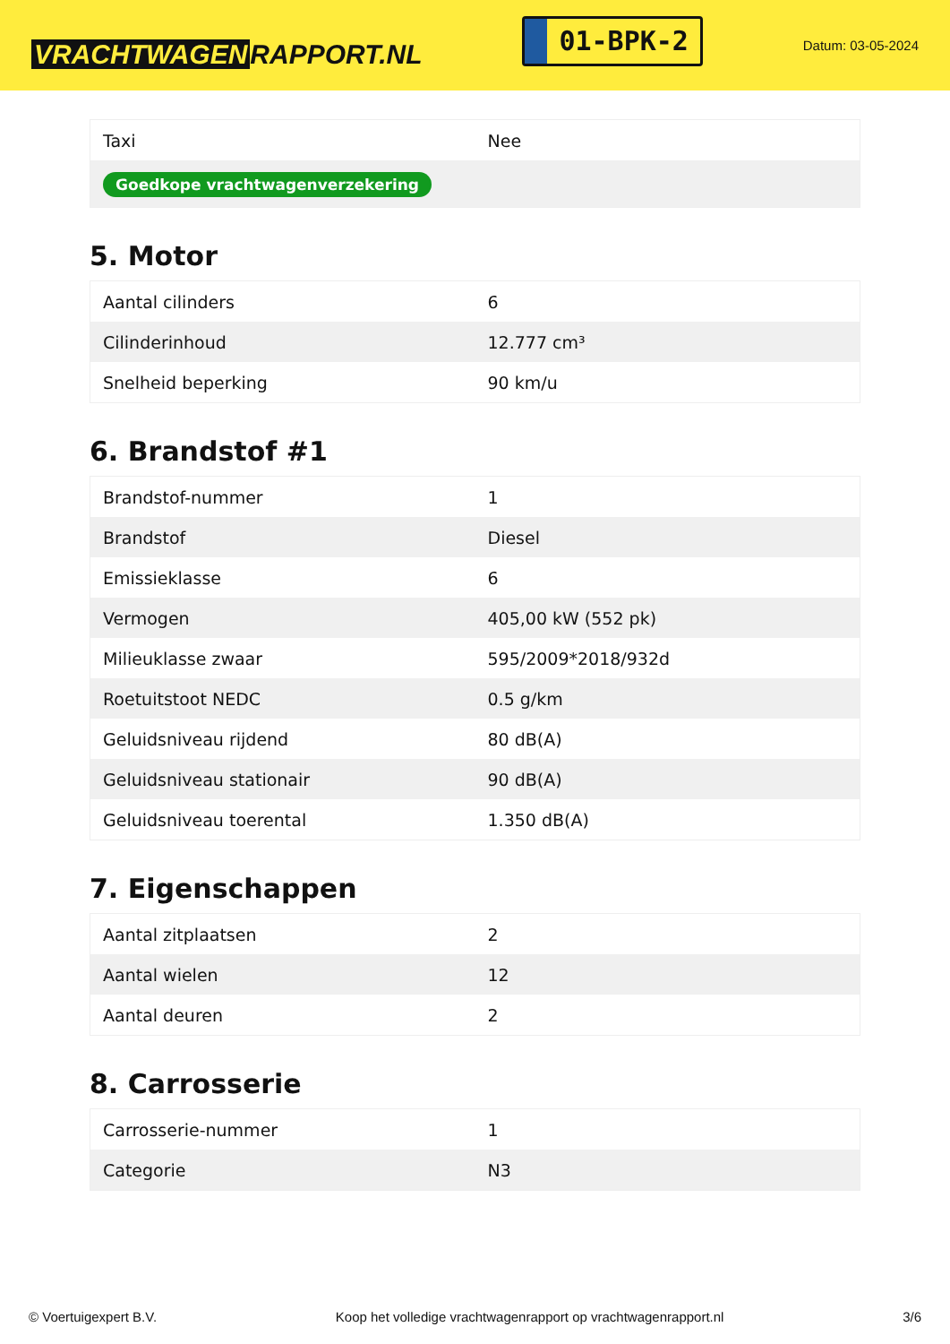VRACHTWAGEN RAPPORT.NL
01-BPK-2
Datum: 03-05-2024
| Taxi | Nee |
| Goedkope vrachtwagenverzekering | |
5. Motor
| Aantal cilinders | 6 |
| Cilinderinhoud | 12.777 cm³ |
| Snelheid beperking | 90 km/u |
6. Brandstof #1
| Brandstof-nummer | 1 |
| Brandstof | Diesel |
| Emissieklasse | 6 |
| Vermogen | 405,00 kW (552 pk) |
| Milieuklasse zwaar | 595/2009*2018/932d |
| Roetuitstoot NEDC | 0.5 g/km |
| Geluidsniveau rijdend | 80 dB(A) |
| Geluidsniveau stationair | 90 dB(A) |
| Geluidsniveau toerental | 1.350 dB(A) |
7. Eigenschappen
| Aantal zitplaatsen | 2 |
| Aantal wielen | 12 |
| Aantal deuren | 2 |
8. Carrosserie
| Carrosserie-nummer | 1 |
| Categorie | N3 |
© Voertuigexpert B.V. Koop het volledige vrachtwagenrapport op vrachtwagenrapport.nl 3/6